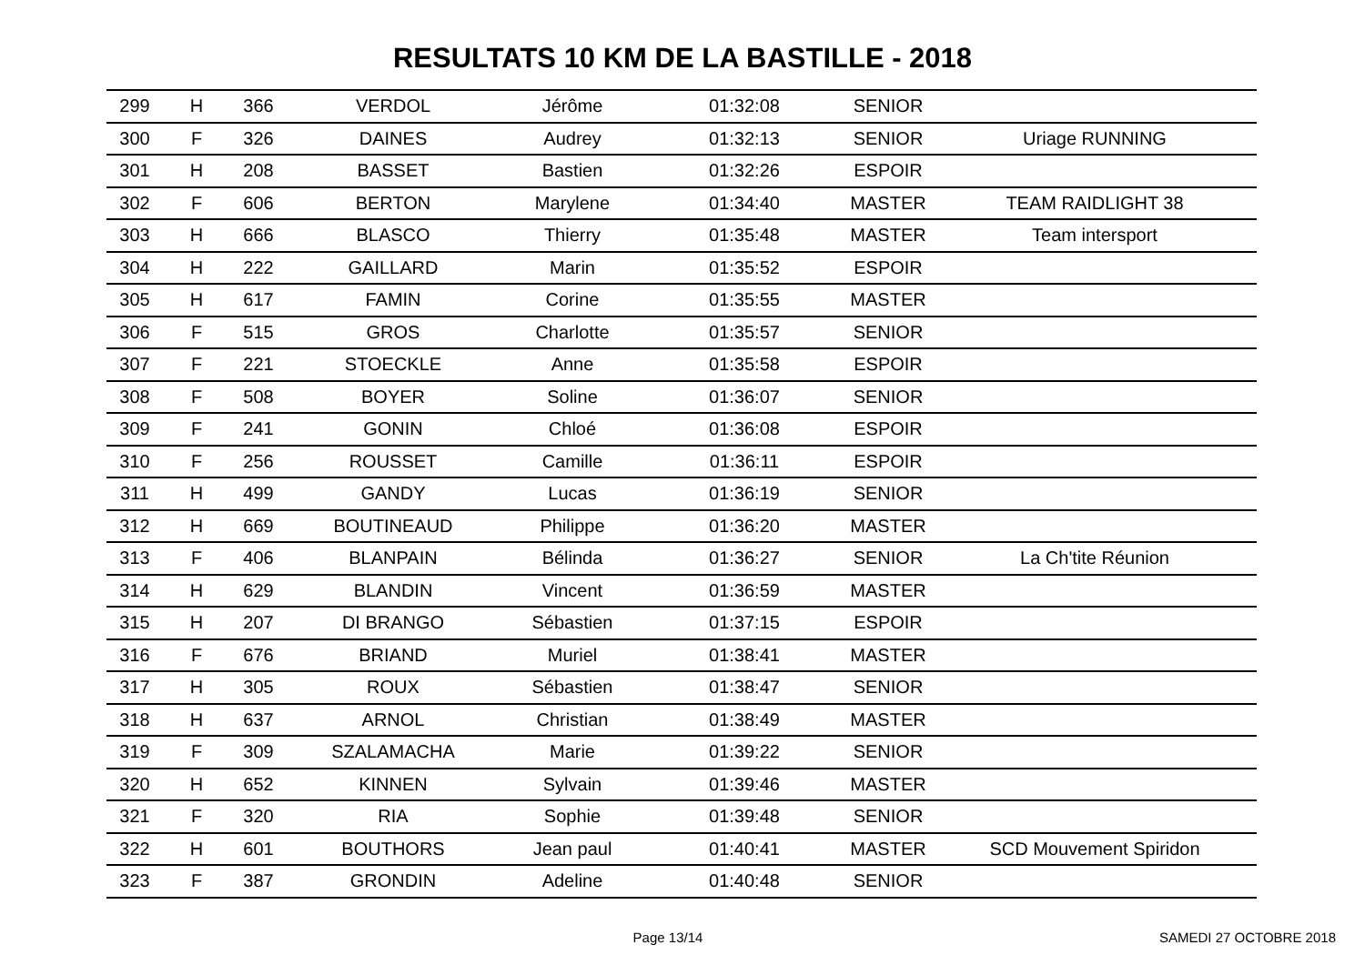RESULTATS 10 KM DE LA BASTILLE - 2018
| 299 | H | 366 | VERDOL | Jérôme | 01:32:08 | SENIOR | |
| 300 | F | 326 | DAINES | Audrey | 01:32:13 | SENIOR | Uriage RUNNING |
| 301 | H | 208 | BASSET | Bastien | 01:32:26 | ESPOIR | |
| 302 | F | 606 | BERTON | Marylene | 01:34:40 | MASTER | TEAM RAIDLIGHT 38 |
| 303 | H | 666 | BLASCO | Thierry | 01:35:48 | MASTER | Team intersport |
| 304 | H | 222 | GAILLARD | Marin | 01:35:52 | ESPOIR | |
| 305 | H | 617 | FAMIN | Corine | 01:35:55 | MASTER | |
| 306 | F | 515 | GROS | Charlotte | 01:35:57 | SENIOR | |
| 307 | F | 221 | STOECKLE | Anne | 01:35:58 | ESPOIR | |
| 308 | F | 508 | BOYER | Soline | 01:36:07 | SENIOR | |
| 309 | F | 241 | GONIN | Chloé | 01:36:08 | ESPOIR | |
| 310 | F | 256 | ROUSSET | Camille | 01:36:11 | ESPOIR | |
| 311 | H | 499 | GANDY | Lucas | 01:36:19 | SENIOR | |
| 312 | H | 669 | BOUTINEAUD | Philippe | 01:36:20 | MASTER | |
| 313 | F | 406 | BLANPAIN | Bélinda | 01:36:27 | SENIOR | La Ch'tite Réunion |
| 314 | H | 629 | BLANDIN | Vincent | 01:36:59 | MASTER | |
| 315 | H | 207 | DI BRANGO | Sébastien | 01:37:15 | ESPOIR | |
| 316 | F | 676 | BRIAND | Muriel | 01:38:41 | MASTER | |
| 317 | H | 305 | ROUX | Sébastien | 01:38:47 | SENIOR | |
| 318 | H | 637 | ARNOL | Christian | 01:38:49 | MASTER | |
| 319 | F | 309 | SZALAMACHA | Marie | 01:39:22 | SENIOR | |
| 320 | H | 652 | KINNEN | Sylvain | 01:39:46 | MASTER | |
| 321 | F | 320 | RIA | Sophie | 01:39:48 | SENIOR | |
| 322 | H | 601 | BOUTHORS | Jean paul | 01:40:41 | MASTER | SCD Mouvement Spiridon |
| 323 | F | 387 | GRONDIN | Adeline | 01:40:48 | SENIOR | |
Page 13/14 SAMEDI 27 OCTOBRE 2018